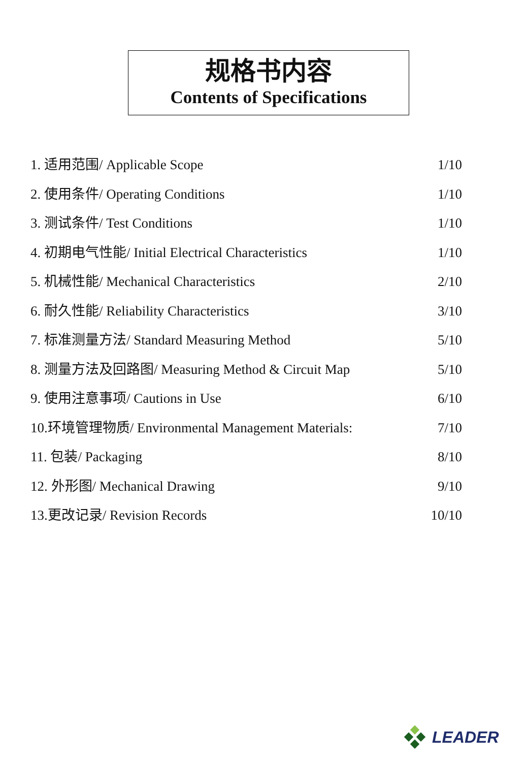规格书内容
Contents of Specifications
1. 适用范围/ Applicable Scope 1/10
2. 使用条件/ Operating Conditions 1/10
3. 测试条件/ Test Conditions 1/10
4. 初期电气性能/ Initial Electrical Characteristics 1/10
5. 机械性能/ Mechanical Characteristics 2/10
6. 耐久性能/ Reliability Characteristics 3/10
7. 标准测量方法/ Standard Measuring Method 5/10
8. 测量方法及回路图/ Measuring Method & Circuit Map 5/10
9. 使用注意事项/ Cautions in Use 6/10
10.环境管理物质/ Environmental Management Materials: 7/10
11. 包装/ Packaging 8/10
12. 外形图/ Mechanical Drawing 9/10
13.更改记录/ Revision Records 10/10
LEADER